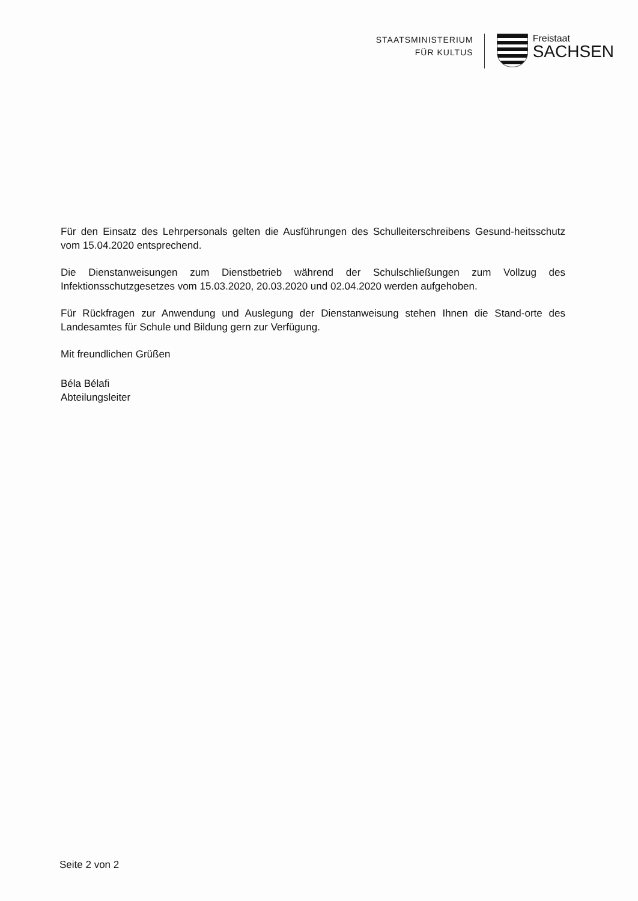STAATSMINISTERIUM
FÜR KULTUS
Freistaat
SACHSEN
Für den Einsatz des Lehrpersonals gelten die Ausführungen des Schulleiterschreibens Gesund-heitsschutz vom 15.04.2020 entsprechend.
Die Dienstanweisungen zum Dienstbetrieb während der Schulschließungen zum Vollzug des Infektionsschutzgesetzes vom 15.03.2020, 20.03.2020 und 02.04.2020 werden aufgehoben.
Für Rückfragen zur Anwendung und Auslegung der Dienstanweisung stehen Ihnen die Stand-orte des Landesamtes für Schule und Bildung gern zur Verfügung.
Mit freundlichen Grüßen
Béla Bélafi
Abteilungsleiter
Seite 2 von 2